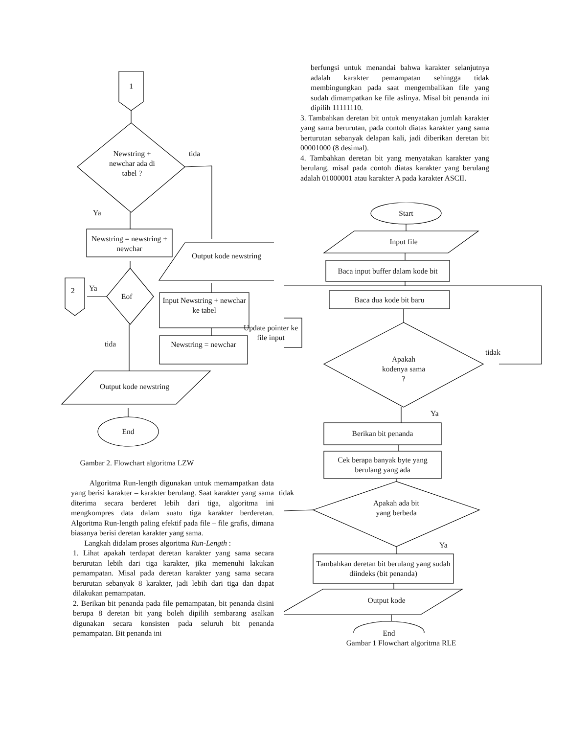1
Newstring + newchar ada di tabel ?
tida
Ya
Newstring = newstring + newchar
Output kode newstring
2 Ya
Eof
Input Newstring + newchar ke tabel
Newstring = newchar
tida
Output kode newstring
End
Gambar 2. Flowchart algoritma LZW
Algoritma Run-length digunakan untuk memampatkan data yang berisi karakter – karakter berulang. Saat karakter yang sama diterima secara berderet lebih dari tiga, algoritma ini mengkompres data dalam suatu tiga karakter berderetan. Algoritma Run-length paling efektif pada file – file grafis, dimana biasanya berisi deretan karakter yang sama.
Langkah didalam proses algoritma Run-Length :
1. Lihat apakah terdapat deretan karakter yang sama secara berurutan lebih dari tiga karakter, jika memenuhi lakukan pemampatan. Misal pada deretan karakter yang sama secara berurutan sebanyak 8 karakter, jadi lebih dari tiga dan dapat dilakukan pemampatan.
2. Berikan bit penanda pada file pemampatan, bit penanda disini berupa 8 deretan bit yang boleh dipilih sembarang asalkan digunakan secara konsisten pada seluruh bit penanda pemampatan. Bit penanda ini
berfungsi untuk menandai bahwa karakter selanjutnya adalah karakter pemampatan sehingga tidak membingungkan pada saat mengembalikan file yang sudah dimampatkan ke file aslinya. Misal bit penanda ini dipilih 11111110.
3. Tambahkan deretan bit untuk menyatakan jumlah karakter yang sama berurutan, pada contoh diatas karakter yang sama berturutan sebanyak delapan kali, jadi diberikan deretan bit 00001000 (8 desimal).
4. Tambahkan deretan bit yang menyatakan karakter yang berulang, misal pada contoh diatas karakter yang berulang adalah 01000001 atau karakter A pada karakter ASCII.
Start
Input file
Baca input buffer dalam kode bit
Baca dua kode bit baru
Update pointer ke file input
Apakah kodenya sama ?
tidak
Ya
Berikan bit penanda
Cek berapa banyak byte yang berulang yang ada
tidak
Apakah ada bit yang berbeda
Ya
Tambahkan deretan bit berulang yang sudah diindeks (bit penanda)
Output kode
End
Gambar 1 Flowchart algoritma RLE